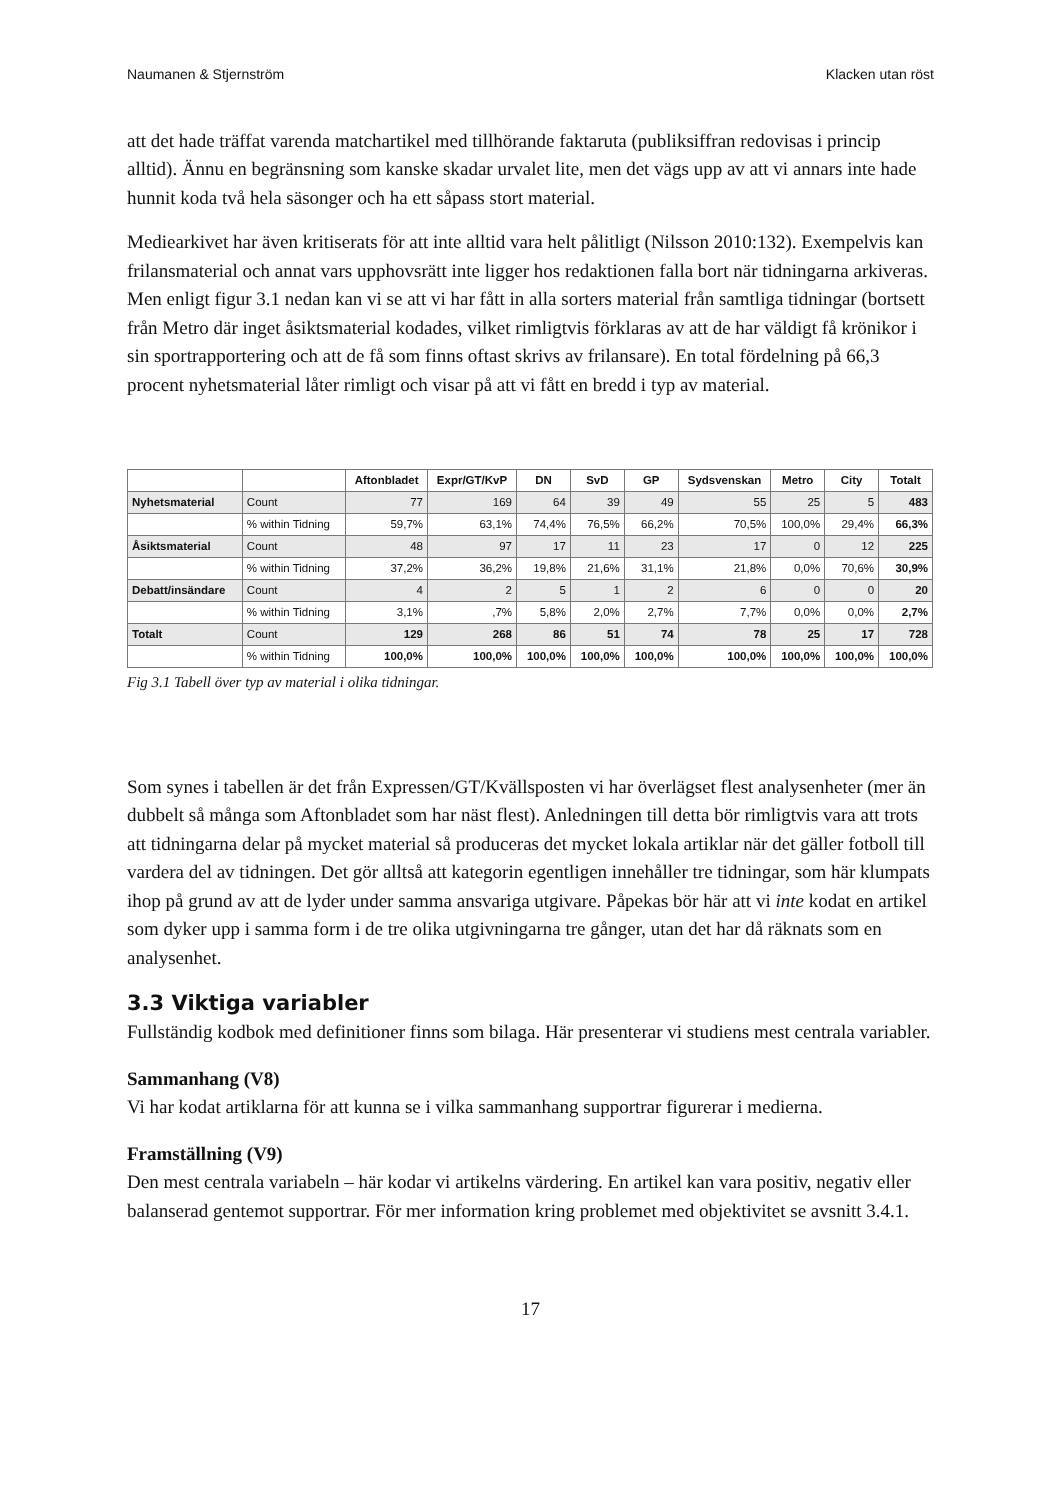Naumanen & Stjernström Klacken utan röst
att det hade träffat varenda matchartikel med tillhörande faktaruta (publiksiffran redovisas i princip alltid). Ännu en begränsning som kanske skadar urvalet lite, men det vägs upp av att vi annars inte hade hunnit koda två hela säsonger och ha ett såpass stort material.
Mediearkivet har även kritiserats för att inte alltid vara helt pålitligt (Nilsson 2010:132). Exempelvis kan frilansmaterial och annat vars upphovsrätt inte ligger hos redaktionen falla bort när tidningarna arkiveras. Men enligt figur 3.1 nedan kan vi se att vi har fått in alla sorters material från samtliga tidningar (bortsett från Metro där inget åsiktsmaterial kodades, vilket rimligtvis förklaras av att de har väldigt få krönikor i sin sportrapportering och att de få som finns oftast skrivs av frilansare). En total fördelning på 66,3 procent nyhetsmaterial låter rimligt och visar på att vi fått en bredd i typ av material.
| | | Aftonbladet | Expr/GT/KvP | DN | SvD | GP | Sydsvenskan | Metro | City | Totalt |
| --- | --- | --- | --- | --- | --- | --- | --- | --- | --- | --- |
| Nyhetsmaterial | Count | 77 | 169 | 64 | 39 | 49 | 55 | 25 | 5 | 483 |
| | % within Tidning | 59,7% | 63,1% | 74,4% | 76,5% | 66,2% | 70,5% | 100,0% | 29,4% | 66,3% |
| Åsiktsmaterial | Count | 48 | 97 | 17 | 11 | 23 | 17 | 0 | 12 | 225 |
| | % within Tidning | 37,2% | 36,2% | 19,8% | 21,6% | 31,1% | 21,8% | 0,0% | 70,6% | 30,9% |
| Debatt/insändare | Count | 4 | 2 | 5 | 1 | 2 | 6 | 0 | 0 | 20 |
| | % within Tidning | 3,1% | ,7% | 5,8% | 2,0% | 2,7% | 7,7% | 0,0% | 0,0% | 2,7% |
| Totalt | Count | 129 | 268 | 86 | 51 | 74 | 78 | 25 | 17 | 728 |
| | % within Tidning | 100,0% | 100,0% | 100,0% | 100,0% | 100,0% | 100,0% | 100,0% | 100,0% | 100,0% |
Fig 3.1 Tabell över typ av material i olika tidningar.
Som synes i tabellen är det från Expressen/GT/Kvällsposten vi har överlägset flest analysenheter (mer än dubbelt så många som Aftonbladet som har näst flest). Anledningen till detta bör rimligtvis vara att trots att tidningarna delar på mycket material så produceras det mycket lokala artiklar när det gäller fotboll till vardera del av tidningen. Det gör alltså att kategorin egentligen innehåller tre tidningar, som här klumpats ihop på grund av att de lyder under samma ansvariga utgivare. Påpekas bör här att vi inte kodat en artikel som dyker upp i samma form i de tre olika utgivningarna tre gånger, utan det har då räknats som en analysenhet.
3.3 Viktiga variabler
Fullständig kodbok med definitioner finns som bilaga. Här presenterar vi studiens mest centrala variabler.
Sammanhang (V8)
Vi har kodat artiklarna för att kunna se i vilka sammanhang supportrar figurerar i medierna.
Framställning (V9)
Den mest centrala variabeln – här kodar vi artikelns värdering. En artikel kan vara positiv, negativ eller balanserad gentemot supportrar. För mer information kring problemet med objektivitet se avsnitt 3.4.1.
17